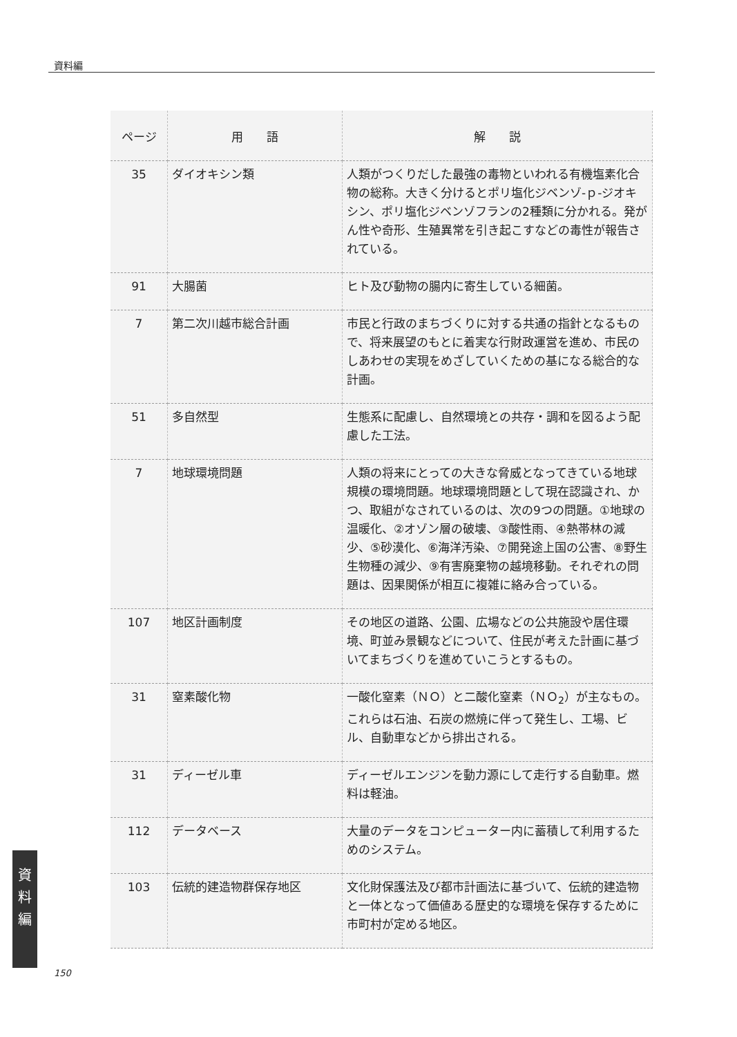資料編
| ページ | 用 語 | 解 説 |
| --- | --- | --- |
| 35 | ダイオキシン類 | 人類がつくりだした最強の毒物といわれる有機塩素化合物の総称。大きく分けるとポリ塩化ジベンゾ-ｐ-ジオキシン、ポリ塩化ジベンゾフランの2種類に分かれる。発がん性や奇形、生殖異常を引き起こすなどの毒性が報告されている。 |
| 91 | 大腸菌 | ヒト及び動物の腸内に寄生している細菌。 |
| 7 | 第二次川越市総合計画 | 市民と行政のまちづくりに対する共通の指針となるもので、将来展望のもとに着実な行財政運営を進め、市民のしあわせの実現をめざしていくための基になる総合的な計画。 |
| 51 | 多自然型 | 生態系に配慮し、自然環境との共存・調和を図るよう配慮した工法。 |
| 7 | 地球環境問題 | 人類の将来にとっての大きな脅威となってきている地球規模の環境問題。地球環境問題として現在認識され、かつ、取組がなされているのは、次の9つの問題。①地球の温暖化、②オゾン層の破壊、③酸性雨、④熱帯林の減少、⑤砂漠化、⑥海洋汚染、⑦開発途上国の公害、⑧野生生物種の減少、⑨有害廃棄物の越境移動。それぞれの問題は、因果関係が相互に複雑に絡み合っている。 |
| 107 | 地区計画制度 | その地区の道路、公園、広場などの公共施設や居住環境、町並み景観などについて、住民が考えた計画に基づいてまちづくりを進めていこうとするもの。 |
| 31 | 窒素酸化物 | 一酸化窒素（ＮＯ）と二酸化窒素（ＮＯ<sub>2</sub>）が主なもの。これらは石油、石炭の燃焼に伴って発生し、工場、ビル、自動車などから排出される。 |
| 31 | ディーゼル車 | ディーゼルエンジンを動力源にして走行する自動車。燃料は軽油。 |
| 112 | データベース | 大量のデータをコンピューター内に蓄積して利用するためのシステム。 |
| 103 | 伝統的建造物群保存地区 | 文化財保護法及び都市計画法に基づいて、伝統的建造物と一体となって価値ある歴史的な環境を保存するために市町村が定める地区。 |
資
料
編
150